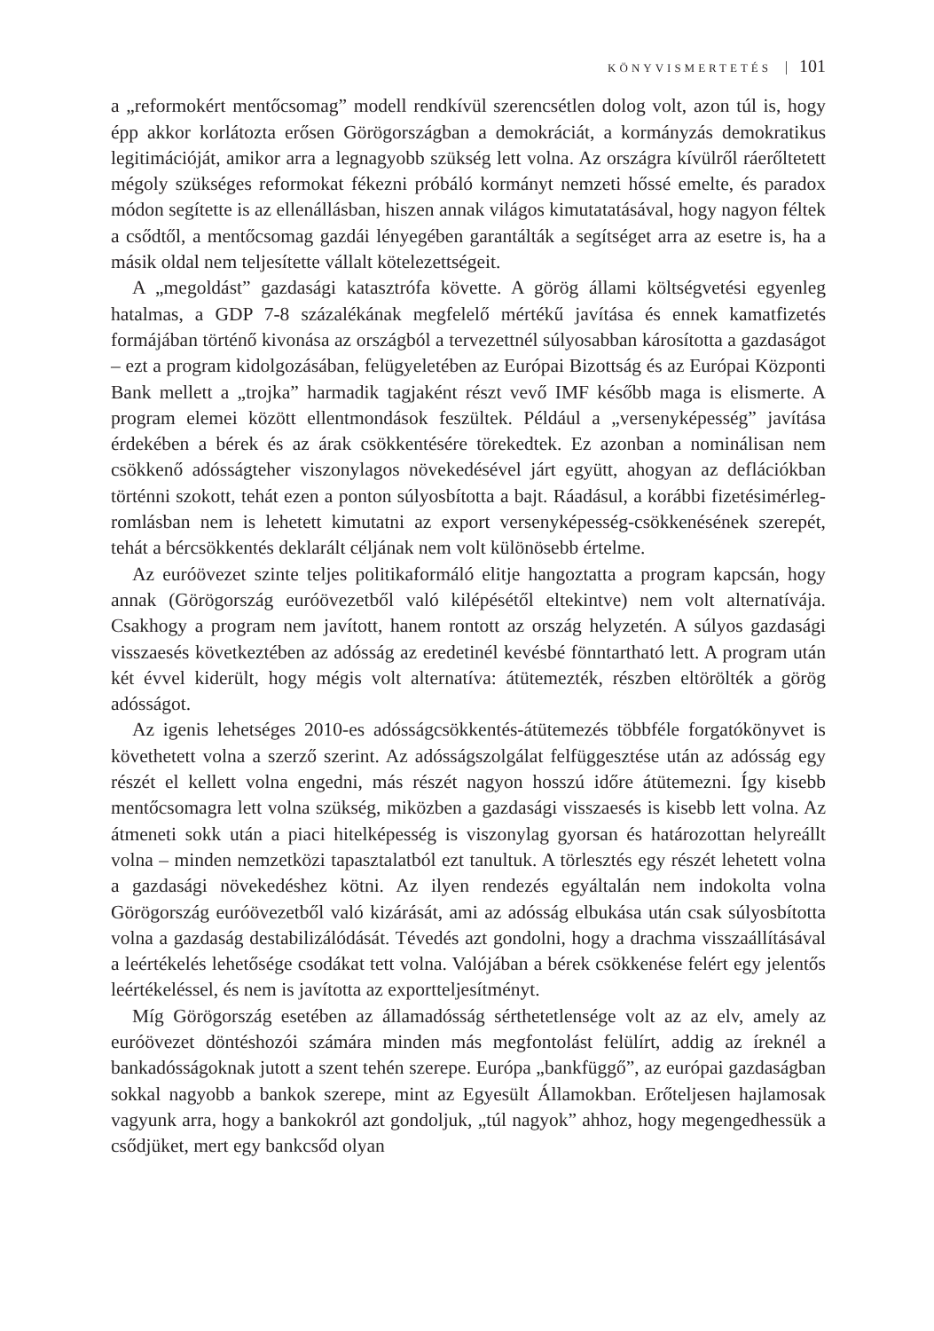KÖNYVISMERTETÉS 101
a „reformokért mentőcsomag” modell rendkívül szerencsétlen dolog volt, azon túl is, hogy épp akkor korlátozta erősen Görögországban a demokráciát, a kormányzás demokratikus legitimációját, amikor arra a legnagyobb szükség lett volna. Az országra kívülről ráerőltetett mégoly szükséges reformokat fékezni próbáló kormányt nemzeti hőssé emelte, és paradox módon segítette is az ellenállásban, hiszen annak világos kimutatatásával, hogy nagyon féltek a csődtől, a mentőcsomag gazdái lényegében garantálták a segítséget arra az esetre is, ha a másik oldal nem teljesítette vállalt kötelezettségeit.
A „megoldást” gazdasági katasztrófa követte. A görög állami költségvetési egyenleg hatalmas, a GDP 7-8 százalékának megfelelő mértékű javítása és ennek kamatfizetés formájában történő kivonása az országból a tervezettnél súlyosabban károsította a gazdaságot – ezt a program kidolgozásában, felügyeletében az Európai Bizottság és az Európai Központi Bank mellett a „trojka” harmadik tagjaként részt vevő IMF később maga is elismerte. A program elemei között ellentmondások feszültek. Például a „versenyképesség” javítása érdekében a bérek és az árak csökkentésére törekedtek. Ez azonban a nominálisan nem csökkenő adósságteher viszonylagos növekedésével járt együtt, ahogyan az deflációkban történni szokott, tehát ezen a ponton súlyosbította a bajt. Ráadásul, a korábbi fizetésimérleg-romlásban nem is lehetett kimutatni az export versenyképesség-csökkenésének szerepét, tehát a bércsökkentés deklarált céljának nem volt különösebb értelme.
Az euróövezet szinte teljes politikaformáló elitje hangoztatta a program kapcsán, hogy annak (Görögország euróövezetből való kilépésétől eltekintve) nem volt alternatívája. Csakhogy a program nem javított, hanem rontott az ország helyzetén. A súlyos gazdasági visszaesés következtében az adósság az eredetinél kevésbé fönntartható lett. A program után két évvel kiderült, hogy mégis volt alternatíva: átütemezték, részben eltörölték a görög adósságot.
Az igenis lehetséges 2010-es adósságcsökkentés-átütemezés többféle forgatókönyvet is követhetett volna a szerző szerint. Az adósságszolgálat felfüggesztése után az adósság egy részét el kellett volna engedni, más részét nagyon hosszú időre átütemezni. Így kisebb mentőcsomagra lett volna szükség, miközben a gazdasági visszaesés is kisebb lett volna. Az átmeneti sokk után a piaci hitelképesség is viszonylag gyorsan és határozottan helyreállt volna – minden nemzetközi tapasztalatból ezt tanultuk. A törlesztés egy részét lehetett volna a gazdasági növekedéshez kötni. Az ilyen rendezés egyáltalán nem indokolta volna Görögország euróövezetből való kizárását, ami az adósság elbukása után csak súlyosbította volna a gazdaság destabilizálódását. Tévedés azt gondolni, hogy a drachma visszaállításával a leértékelés lehetősége csodákat tett volna. Valójában a bérek csökkenése felért egy jelentős leértékeléssel, és nem is javította az exportteljesítményt.
Míg Görögország esetében az államadósság sérthetetlensége volt az az elv, amely az euróövezet döntéshozói számára minden más megfontolást felülírt, addig az íreknél a bankadósságoknak jutott a szent tehén szerepe. Európa „bankfüggő”, az európai gazdaságban sokkal nagyobb a bankok szerepe, mint az Egyesült Államokban. Erőteljesen hajlamosak vagyunk arra, hogy a bankokról azt gondoljuk, „túl nagyok” ahhoz, hogy megengedhessük a csődjüket, mert egy bankcsőd olyan